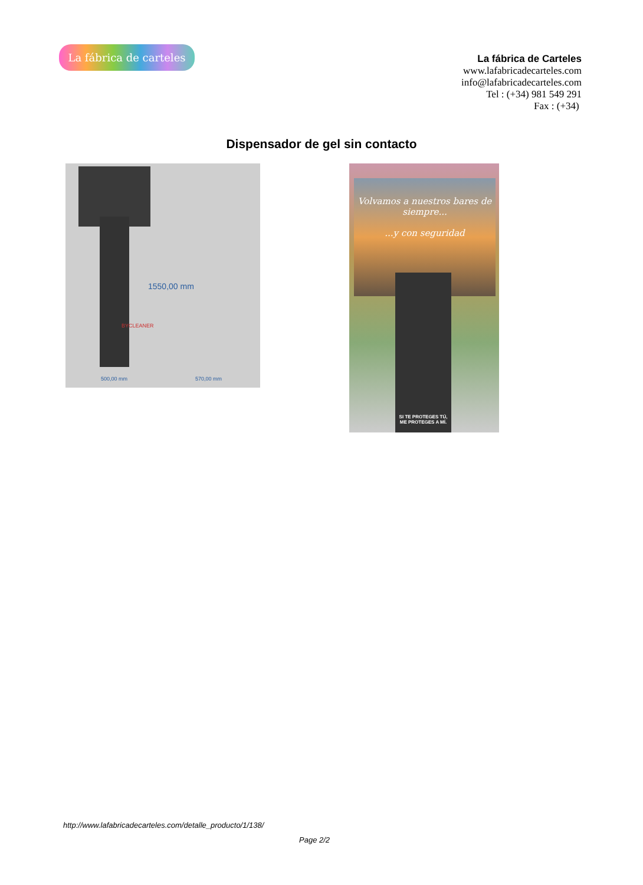La fábrica de carteles
La fábrica de Carteles
www.lafabricadecarteles.com
info@lafabricadecarteles.com
Tel : (+34) 981 549 291
Fax : (+34)
Dispensador de gel sin contacto
500,00 mm 570,00 mm
1550,00 mm
BYCLEANER
Volvamos a nuestros bares de siempre...
...y con seguridad
SI TE PROTEGES TÚ,
ME PROTEGES A MÍ.
http://www.lafabricadecarteles.com/detalle_producto/1/138/
Page 2/2